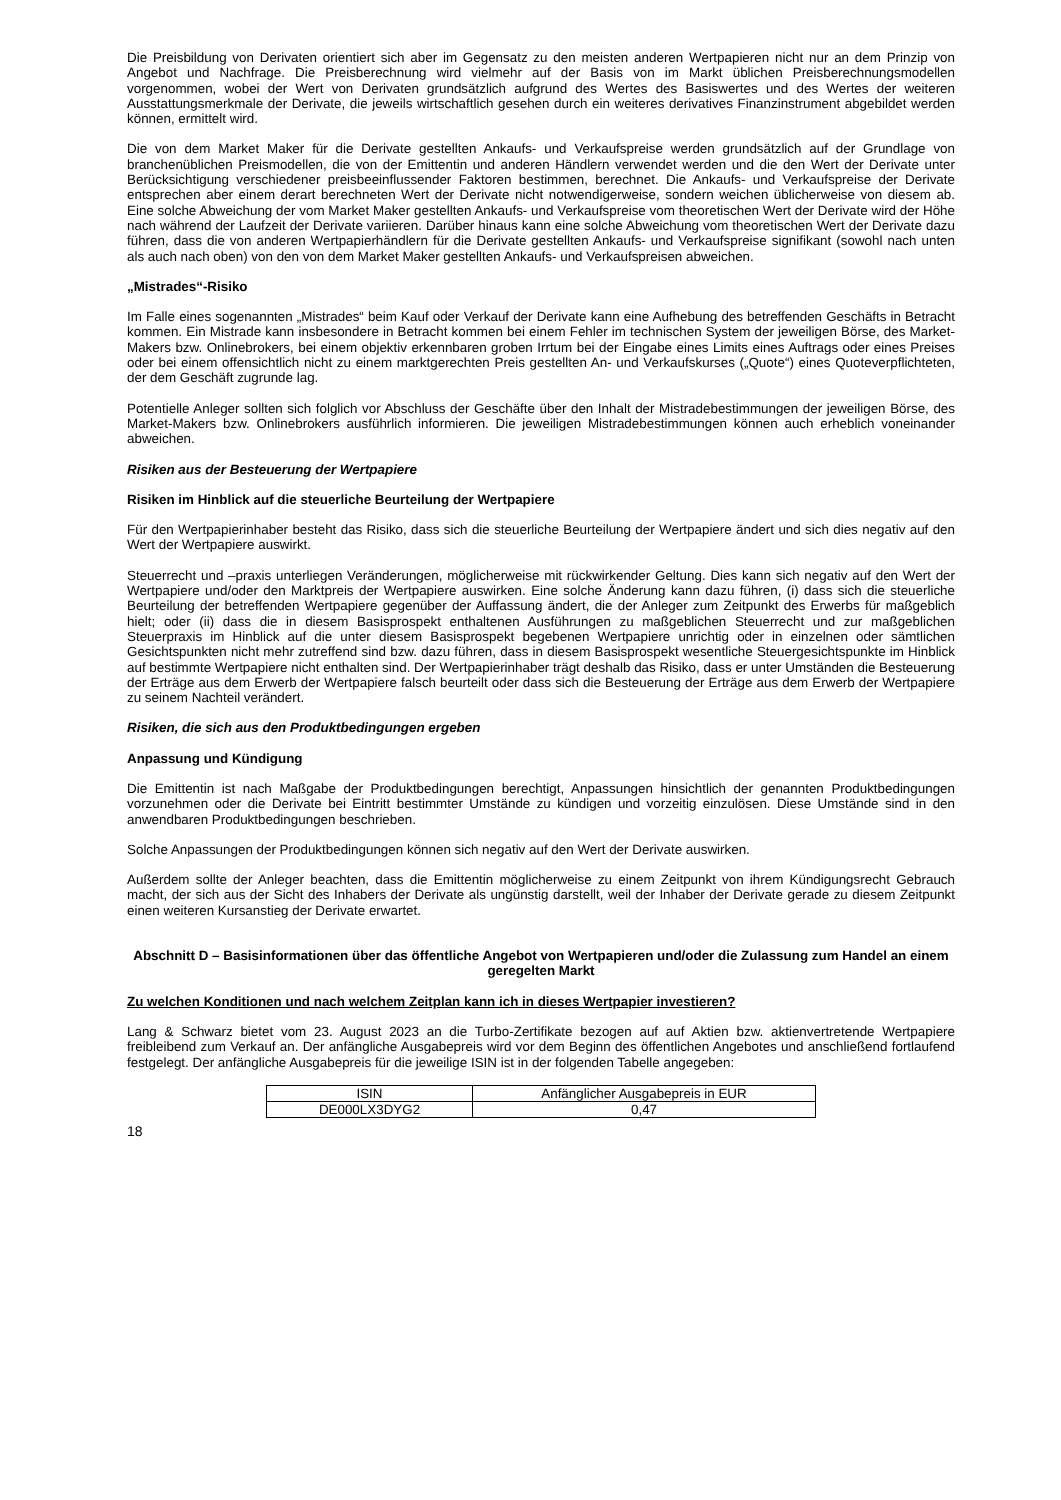Die Preisbildung von Derivaten orientiert sich aber im Gegensatz zu den meisten anderen Wertpapieren nicht nur an dem Prinzip von Angebot und Nachfrage. Die Preisberechnung wird vielmehr auf der Basis von im Markt üblichen Preisberechnungsmodellen vorgenommen, wobei der Wert von Derivaten grundsätzlich aufgrund des Wertes des Basiswertes und des Wertes der weiteren Ausstattungsmerkmale der Derivate, die jeweils wirtschaftlich gesehen durch ein weiteres derivatives Finanzinstrument abgebildet werden können, ermittelt wird.
Die von dem Market Maker für die Derivate gestellten Ankaufs- und Verkaufspreise werden grundsätzlich auf der Grundlage von branchenüblichen Preismodellen, die von der Emittentin und anderen Händlern verwendet werden und die den Wert der Derivate unter Berücksichtigung verschiedener preisbeeinflussender Faktoren bestimmen, berechnet. Die Ankaufs- und Verkaufspreise der Derivate entsprechen aber einem derart berechneten Wert der Derivate nicht notwendigerweise, sondern weichen üblicherweise von diesem ab. Eine solche Abweichung der vom Market Maker gestellten Ankaufs- und Verkaufspreise vom theoretischen Wert der Derivate wird der Höhe nach während der Laufzeit der Derivate variieren. Darüber hinaus kann eine solche Abweichung vom theoretischen Wert der Derivate dazu führen, dass die von anderen Wertpapierhändlern für die Derivate gestellten Ankaufs- und Verkaufspreise signifikant (sowohl nach unten als auch nach oben) von den von dem Market Maker gestellten Ankaufs- und Verkaufspreisen abweichen.
„Mistrades“-Risiko
Im Falle eines sogenannten „Mistrades“ beim Kauf oder Verkauf der Derivate kann eine Aufhebung des betreffenden Geschäfts in Betracht kommen. Ein Mistrade kann insbesondere in Betracht kommen bei einem Fehler im technischen System der jeweiligen Börse, des Market-Makers bzw. Onlinebrokers, bei einem objektiv erkennbaren groben Irrtum bei der Eingabe eines Limits eines Auftrags oder eines Preises oder bei einem offensichtlich nicht zu einem marktgerechten Preis gestellten An- und Verkaufskurses („Quote“) eines Quoteverpflichteten, der dem Geschäft zugrunde lag.
Potentielle Anleger sollten sich folglich vor Abschluss der Geschäfte über den Inhalt der Mistradebestimmungen der jeweiligen Börse, des Market-Makers bzw. Onlinebrokers ausführlich informieren. Die jeweiligen Mistradebestimmungen können auch erheblich voneinander abweichen.
Risiken aus der Besteuerung der Wertpapiere
Risiken im Hinblick auf die steuerliche Beurteilung der Wertpapiere
Für den Wertpapierinhaber besteht das Risiko, dass sich die steuerliche Beurteilung der Wertpapiere ändert und sich dies negativ auf den Wert der Wertpapiere auswirkt.
Steuerrecht und –praxis unterliegen Veränderungen, möglicherweise mit rückwirkender Geltung. Dies kann sich negativ auf den Wert der Wertpapiere und/oder den Marktpreis der Wertpapiere auswirken. Eine solche Änderung kann dazu führen, (i) dass sich die steuerliche Beurteilung der betreffenden Wertpapiere gegenüber der Auffassung ändert, die der Anleger zum Zeitpunkt des Erwerbs für maßgeblich hielt; oder (ii) dass die in diesem Basisprospekt enthaltenen Ausführungen zu maßgeblichen Steuerrecht und zur maßgeblichen Steuerpraxis im Hinblick auf die unter diesem Basisprospekt begebenen Wertpapiere unrichtig oder in einzelnen oder sämtlichen Gesichtspunkten nicht mehr zutreffend sind bzw. dazu führen, dass in diesem Basisprospekt wesentliche Steuergesichtspunkte im Hinblick auf bestimmte Wertpapiere nicht enthalten sind. Der Wertpapierinhaber trägt deshalb das Risiko, dass er unter Umständen die Besteuerung der Erträge aus dem Erwerb der Wertpapiere falsch beurteilt oder dass sich die Besteuerung der Erträge aus dem Erwerb der Wertpapiere zu seinem Nachteil verändert.
Risiken, die sich aus den Produktbedingungen ergeben
Anpassung und Kündigung
Die Emittentin ist nach Maßgabe der Produktbedingungen berechtigt, Anpassungen hinsichtlich der genannten Produktbedingungen vorzunehmen oder die Derivate bei Eintritt bestimmter Umstände zu kündigen und vorzeitig einzulösen. Diese Umstände sind in den anwendbaren Produktbedingungen beschrieben.
Solche Anpassungen der Produktbedingungen können sich negativ auf den Wert der Derivate auswirken.
Außerdem sollte der Anleger beachten, dass die Emittentin möglicherweise zu einem Zeitpunkt von ihrem Kündigungsrecht Gebrauch macht, der sich aus der Sicht des Inhabers der Derivate als ungünstig darstellt, weil der Inhaber der Derivate gerade zu diesem Zeitpunkt einen weiteren Kursanstieg der Derivate erwartet.
Abschnitt D – Basisinformationen über das öffentliche Angebot von Wertpapieren und/oder die Zulassung zum Handel an einem geregelten Markt
Zu welchen Konditionen und nach welchem Zeitplan kann ich in dieses Wertpapier investieren?
Lang & Schwarz bietet vom 23. August 2023 an die Turbo-Zertifikate bezogen auf auf Aktien bzw. aktienvertretende Wertpapiere freibleibend zum Verkauf an. Der anfängliche Ausgabepreis wird vor dem Beginn des öffentlichen Angebotes und anschließend fortlaufend festgelegt. Der anfängliche Ausgabepreis für die jeweilige ISIN ist in der folgenden Tabelle angegeben:
| ISIN | Anfänglicher Ausgabepreis in EUR |
| DE000LX3DYG2 | 0,47 |
18